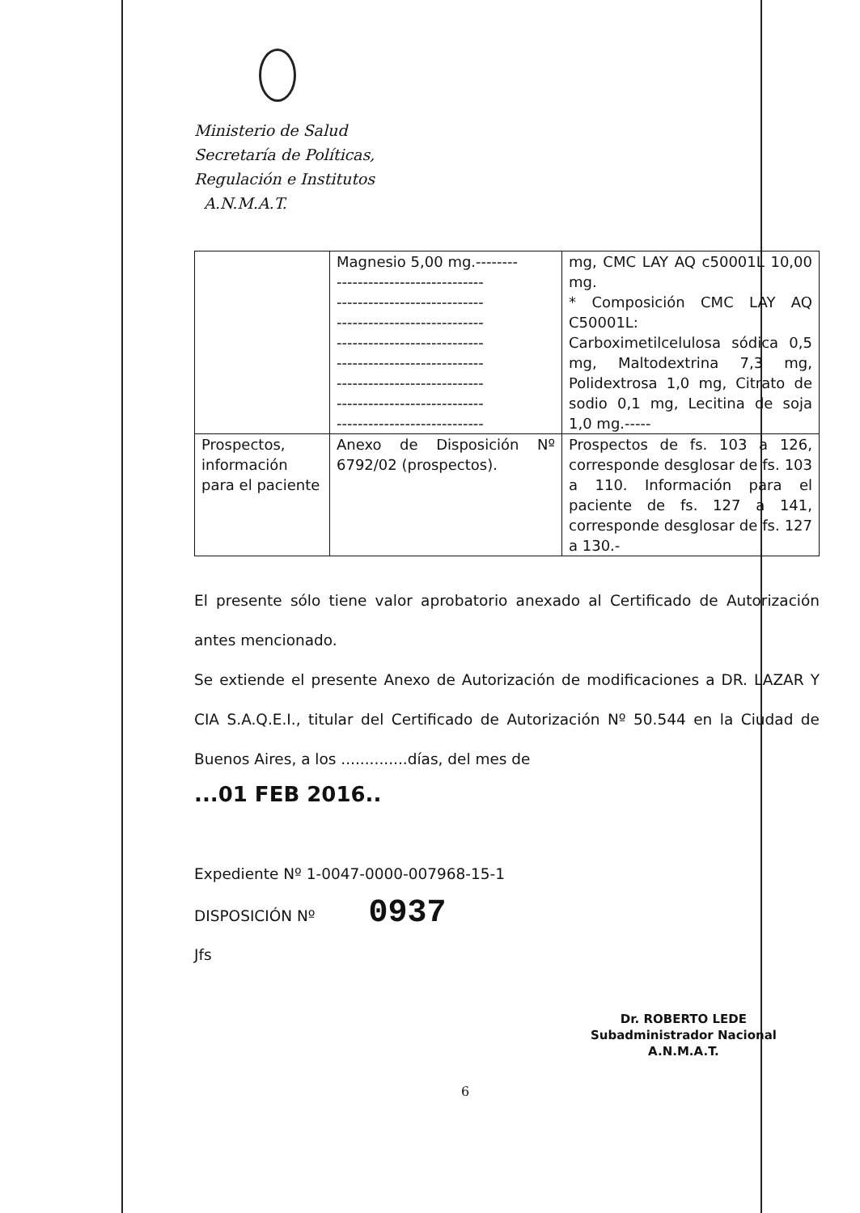Ministerio de Salud
Secretaría de Políticas,
Regulación e Institutos
A.N.M.A.T.
| | Magnesio 5,00 mg.-------- ---------------------------- ---------------------------- ---------------------------- ---------------------------- ---------------------------- ---------------------------- ---------------------------- ---------------------------- | mg, CMC LAY AQ c50001L 10,00 mg. * Composición CMC LAY AQ C50001L: Carboximetilcelulosa sódica 0,5 mg, Maltodextrina 7,3 mg, Polidextrosa 1,0 mg, Citrato de sodio 0,1 mg, Lecitina de soja 1,0 mg.----- |
| Prospectos, información para el paciente | Anexo de Disposición Nº 6792/02 (prospectos). | Prospectos de fs. 103 a 126, corresponde desglosar de fs. 103 a 110. Información para el paciente de fs. 127 a 141, corresponde desglosar de fs. 127 a 130.- |
El presente sólo tiene valor aprobatorio anexado al Certificado de Autorización antes mencionado.
Se extiende el presente Anexo de Autorización de modificaciones a DR. LAZAR Y CIA S.A.Q.E.I., titular del Certificado de Autorización Nº 50.544 en la Ciudad de Buenos Aires, a los ..............días, del mes de
...01 FEB 2016..
Expediente Nº 1-0047-0000-007968-15-1
DISPOSICIÓN Nº 0937
Jfs
Dr. ROBERTO LEDE
Subadministrador Nacional
A.N.M.A.T.
6